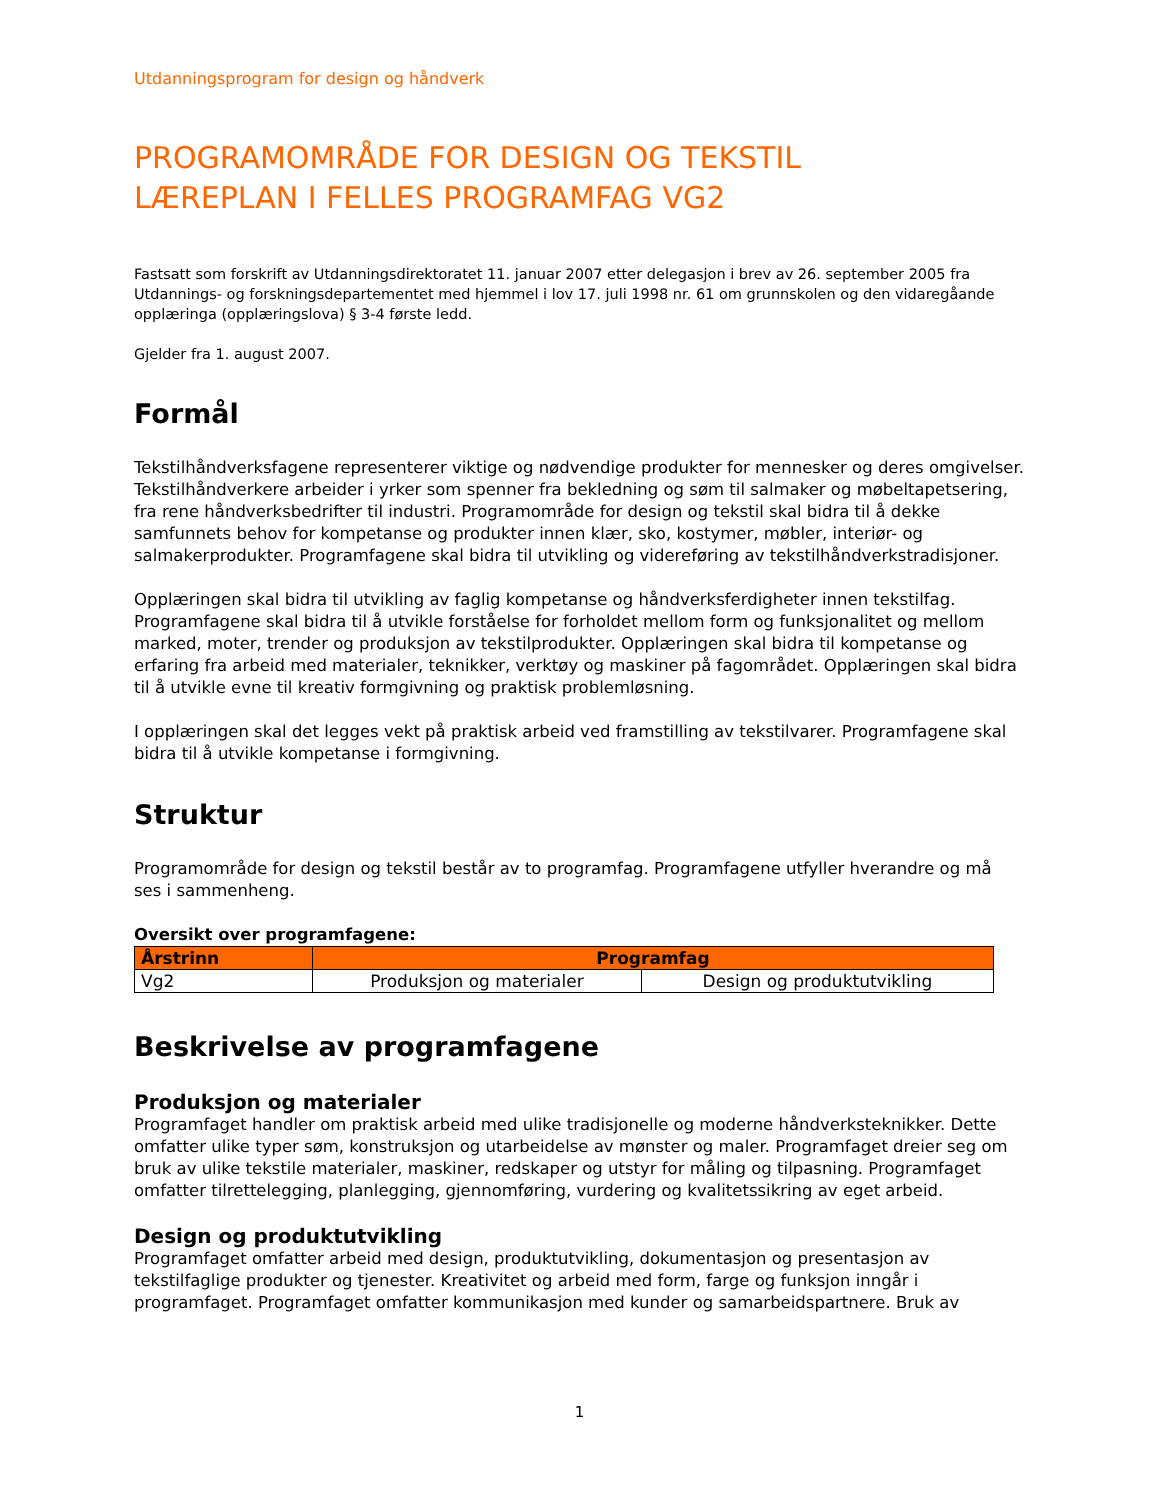Utdanningsprogram for design og håndverk
PROGRAMOMRÅDE FOR DESIGN OG TEKSTIL
LÆREPLAN I FELLES PROGRAMFAG VG2
Fastsatt som forskrift av Utdanningsdirektoratet 11. januar 2007 etter delegasjon i brev av 26. september 2005 fra Utdannings- og forskningsdepartementet med hjemmel i lov 17. juli 1998 nr. 61 om grunnskolen og den vidaregåande opplæringa (opplæringslova) § 3-4 første ledd.
Gjelder fra 1. august 2007.
Formål
Tekstilhåndverksfagene representerer viktige og nødvendige produkter for mennesker og deres omgivelser. Tekstilhåndverkere arbeider i yrker som spenner fra bekledning og søm til salmaker og møbeltapetsering, fra rene håndverksbedrifter til industri. Programområde for design og tekstil skal bidra til å dekke samfunnets behov for kompetanse og produkter innen klær, sko, kostymer, møbler, interiør- og salmakerprodukter. Programfagene skal bidra til utvikling og videreføring av tekstilhåndverkstradisjoner.
Opplæringen skal bidra til utvikling av faglig kompetanse og håndverksferdigheter innen tekstilfag. Programfagene skal bidra til å utvikle forståelse for forholdet mellom form og funksjonalitet og mellom marked, moter, trender og produksjon av tekstilprodukter. Opplæringen skal bidra til kompetanse og erfaring fra arbeid med materialer, teknikker, verktøy og maskiner på fagområdet. Opplæringen skal bidra til å utvikle evne til kreativ formgivning og praktisk problemløsning.
I opplæringen skal det legges vekt på praktisk arbeid ved framstilling av tekstilvarer. Programfagene skal bidra til å utvikle kompetanse i formgivning.
Struktur
Programområde for design og tekstil består av to programfag. Programfagene utfyller hverandre og må ses i sammenheng.
Oversikt over programfagene:
| Årstrinn | Programfag | |
| --- | --- | --- |
| Vg2 | Produksjon og materialer | Design og produktutvikling |
Beskrivelse av programfagene
Produksjon og materialer
Programfaget handler om praktisk arbeid med ulike tradisjonelle og moderne håndverksteknikker. Dette omfatter ulike typer søm, konstruksjon og utarbeidelse av mønster og maler. Programfaget dreier seg om bruk av ulike tekstile materialer, maskiner, redskaper og utstyr for måling og tilpasning. Programfaget omfatter tilrettelegging, planlegging, gjennomføring, vurdering og kvalitetssikring av eget arbeid.
Design og produktutvikling
Programfaget omfatter arbeid med design, produktutvikling, dokumentasjon og presentasjon av tekstilfaglige produkter og tjenester. Kreativitet og arbeid med form, farge og funksjon inngår i programfaget. Programfaget omfatter kommunikasjon med kunder og samarbeidspartnere. Bruk av
1